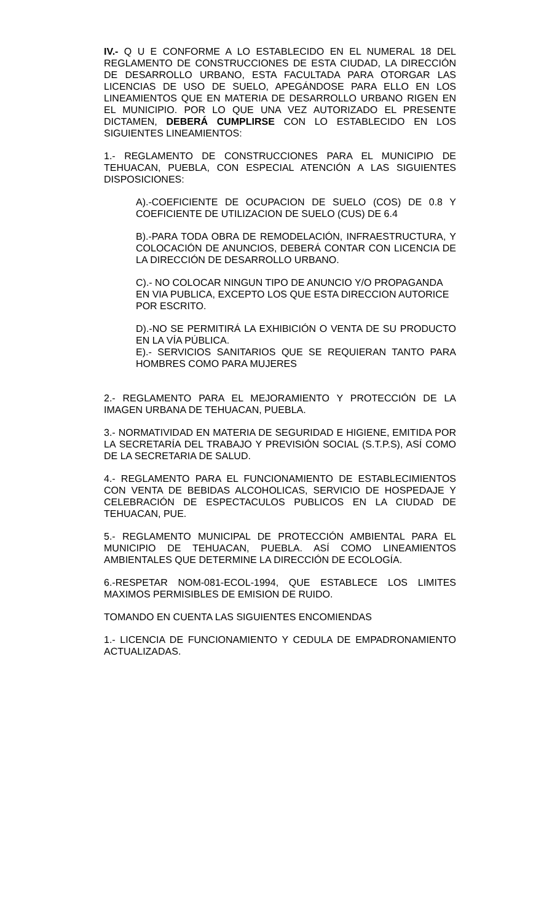IV.- Q U E CONFORME A LO ESTABLECIDO EN EL NUMERAL 18 DEL REGLAMENTO DE CONSTRUCCIONES DE ESTA CIUDAD, LA DIRECCIÓN DE DESARROLLO URBANO, ESTA FACULTADA PARA OTORGAR LAS LICENCIAS DE USO DE SUELO, APEGÁNDOSE PARA ELLO EN LOS LINEAMIENTOS QUE EN MATERIA DE DESARROLLO URBANO RIGEN EN EL MUNICIPIO. POR LO QUE UNA VEZ AUTORIZADO EL PRESENTE DICTAMEN, DEBERÁ CUMPLIRSE CON LO ESTABLECIDO EN LOS SIGUIENTES LINEAMIENTOS:
1.- REGLAMENTO DE CONSTRUCCIONES PARA EL MUNICIPIO DE TEHUACAN, PUEBLA, CON ESPECIAL ATENCIÓN A LAS SIGUIENTES DISPOSICIONES:
A).-COEFICIENTE DE OCUPACION DE SUELO (COS) DE 0.8 Y COEFICIENTE DE UTILIZACION DE SUELO (CUS) DE 6.4
B).-PARA TODA OBRA DE REMODELACIÓN, INFRAESTRUCTURA, Y COLOCACIÓN DE ANUNCIOS, DEBERÁ CONTAR CON LICENCIA DE LA DIRECCIÓN DE DESARROLLO URBANO.
C).- NO COLOCAR NINGUN TIPO DE ANUNCIO Y/O PROPAGANDA EN VIA PUBLICA, EXCEPTO LOS QUE ESTA DIRECCION AUTORICE POR ESCRITO.
D).-NO SE PERMITIRÁ LA EXHIBICIÓN O VENTA DE SU PRODUCTO EN LA VÍA PÚBLICA.
E).- SERVICIOS SANITARIOS QUE SE REQUIERAN TANTO PARA HOMBRES COMO PARA MUJERES
2.- REGLAMENTO PARA EL MEJORAMIENTO Y PROTECCIÓN DE LA IMAGEN URBANA DE TEHUACAN, PUEBLA.
3.- NORMATIVIDAD EN MATERIA DE SEGURIDAD E HIGIENE, EMITIDA POR LA SECRETARÍA DEL TRABAJO Y PREVISIÓN SOCIAL (S.T.P.S), ASÍ COMO DE LA SECRETARIA DE SALUD.
4.- REGLAMENTO PARA EL FUNCIONAMIENTO DE ESTABLECIMIENTOS CON VENTA DE BEBIDAS ALCOHOLICAS, SERVICIO DE HOSPEDAJE Y CELEBRACIÓN DE ESPECTACULOS PUBLICOS EN LA CIUDAD DE TEHUACAN, PUE.
5.- REGLAMENTO MUNICIPAL DE PROTECCIÓN AMBIENTAL PARA EL MUNICIPIO DE TEHUACAN, PUEBLA. ASÍ COMO LINEAMIENTOS AMBIENTALES QUE DETERMINE LA DIRECCIÓN DE ECOLOGÍA.
6.-RESPETAR NOM-081-ECOL-1994, QUE ESTABLECE LOS LIMITES MAXIMOS PERMISIBLES DE EMISION DE RUIDO.
TOMANDO EN CUENTA LAS SIGUIENTES ENCOMIENDAS
1.- LICENCIA DE FUNCIONAMIENTO Y CEDULA DE EMPADRONAMIENTO ACTUALIZADAS.